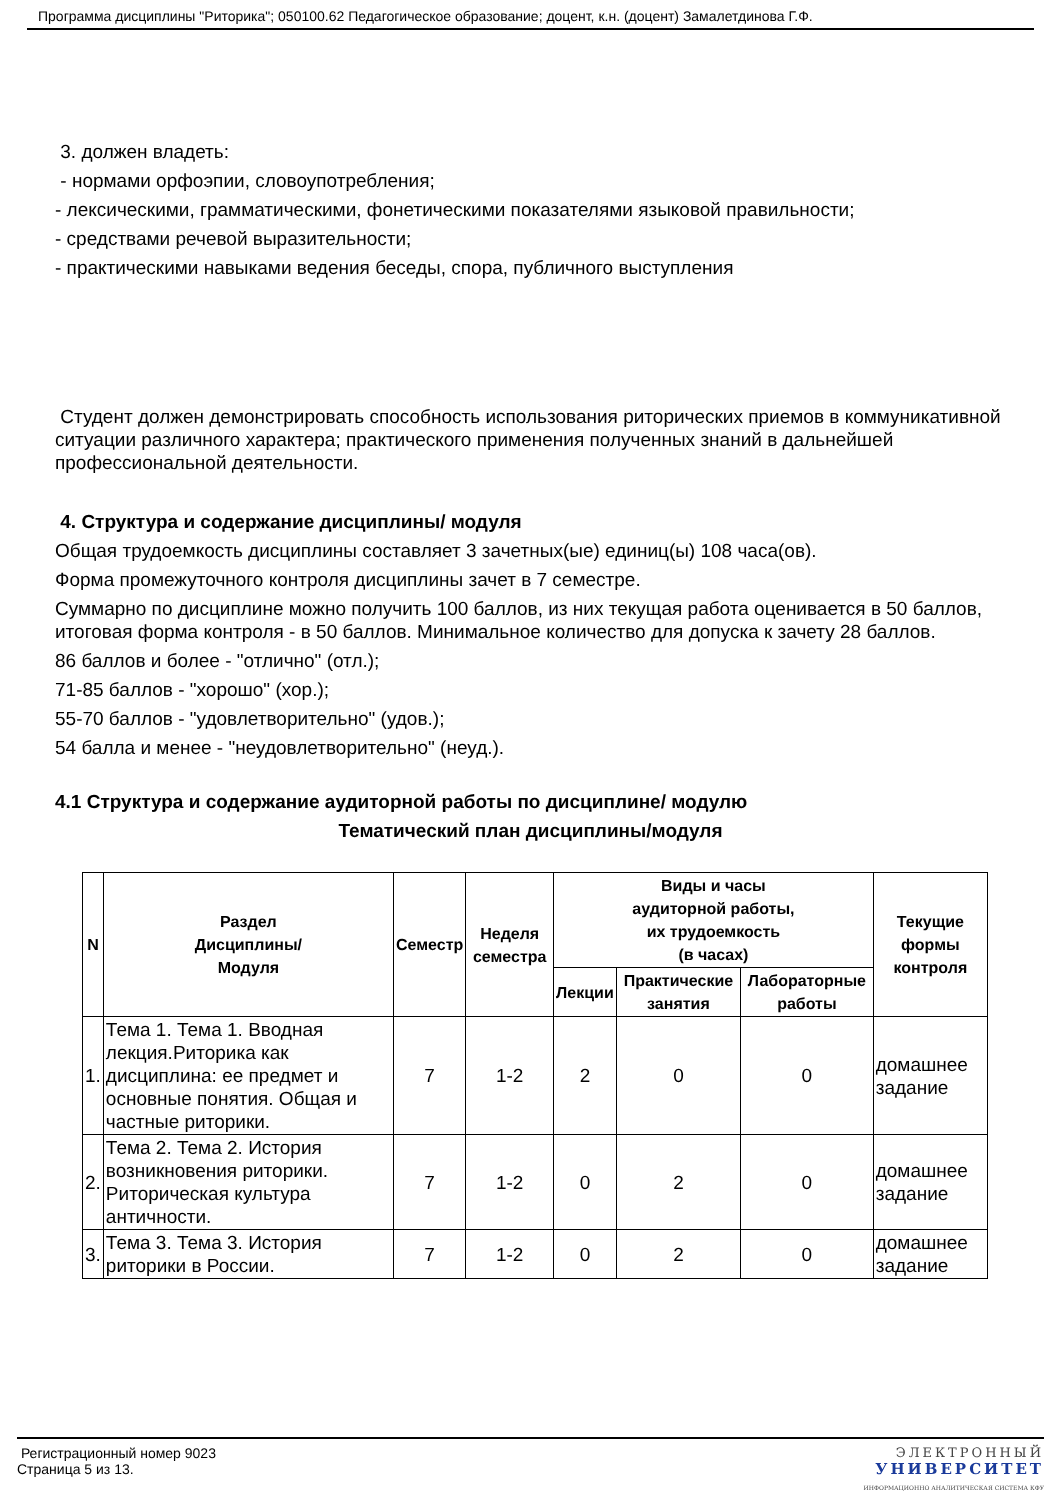Программа дисциплины "Риторика"; 050100.62 Педагогическое образование; доцент, к.н. (доцент) Замалетдинова Г.Ф.
3. должен владеть:
- нормами орфоэпии, словоупотребления;
- лексическими, грамматическими, фонетическими показателями языковой правильности;
- средствами речевой выразительности;
- практическими навыками ведения беседы, спора, публичного выступления
Студент должен демонстрировать способность использования риторических приемов в коммуникативной ситуации различного характера; практического применения полученных знаний в дальнейшей профессиональной деятельности.
4. Структура и содержание дисциплины/ модуля
Общая трудоемкость дисциплины составляет 3 зачетных(ые) единиц(ы) 108 часа(ов).
Форма промежуточного контроля дисциплины зачет в 7 семестре.
Суммарно по дисциплине можно получить 100 баллов, из них текущая работа оценивается в 50 баллов, итоговая форма контроля - в 50 баллов. Минимальное количество для допуска к зачету 28 баллов.
86 баллов и более - "отлично" (отл.);
71-85 баллов - "хорошо" (хор.);
55-70 баллов - "удовлетворительно" (удов.);
54 балла и менее - "неудовлетворительно" (неуд.).
4.1 Структура и содержание аудиторной работы по дисциплине/ модулю
Тематический план дисциплины/модуля
| N | Раздел Дисциплины/ Модуля | Семестр | Неделя семестра | Виды и часы аудиторной работы, их трудоемкость (в часах) | | | Текущие формы контроля |
| --- | --- | --- | --- | --- | --- | --- | --- |
| | | | | Лекции | Практические занятия | Лабораторные работы | |
| 1. | Тема 1. Тема 1. Вводная лекция.Риторика как дисциплина: ее предмет и основные понятия. Общая и частные риторики. | 7 | 1-2 | 2 | 0 | 0 | домашнее задание |
| 2. | Тема 2. Тема 2. История возникновения риторики. Риторическая культура античности. | 7 | 1-2 | 0 | 2 | 0 | домашнее задание |
| 3. | Тема 3. Тема 3. История риторики в России. | 7 | 1-2 | 0 | 2 | 0 | домашнее задание |
Регистрационный номер 9023
Страница 5 из 13.
ЭЛЕКТРОННЫЙ
УНИВЕРСИТЕТ
ИНФОРМАЦИОННО АНАЛИТИЧЕСКАЯ СИСТЕМА КФУ